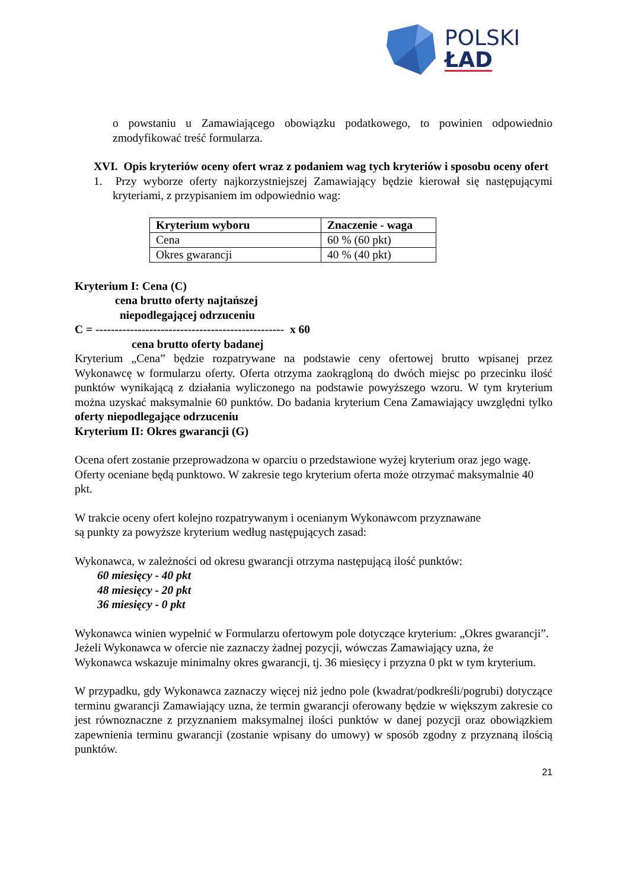POLSKI
ŁAD
o powstaniu u Zamawiającego obowiązku podatkowego, to powinien odpowiednio zmodyfikować treść formularza.
XVI. Opis kryteriów oceny ofert wraz z podaniem wag tych kryteriów i sposobu oceny ofert
1. Przy wyborze oferty najkorzystniejszej Zamawiający będzie kierował się następującymi kryteriami, z przypisaniem im odpowiednio wag:
| Kryterium wyboru | Znaczenie - waga |
| --- | --- |
| Cena | 60 % (60 pkt) |
| Okres gwarancji | 40 % (40 pkt) |
Kryterium I: Cena (C)
cena brutto oferty najtańszej
niepodlegającej odrzuceniu
C = ------------------------------------------------- x 60
cena brutto oferty badanej
Kryterium „Cena” będzie rozpatrywane na podstawie ceny ofertowej brutto wpisanej przez Wykonawcę w formularzu oferty. Oferta otrzyma zaokrągloną do dwóch miejsc po przecinku ilość punktów wynikającą z działania wyliczonego na podstawie powyższego wzoru. W tym kryterium można uzyskać maksymalnie 60 punktów. Do badania kryterium Cena Zamawiający uwzględni tylko oferty niepodlegające odrzuceniu
Kryterium II: Okres gwarancji (G)
Ocena ofert zostanie przeprowadzona w oparciu o przedstawione wyżej kryterium oraz jego wagę. Oferty oceniane będą punktowo. W zakresie tego kryterium oferta może otrzymać maksymalnie 40 pkt.
W trakcie oceny ofert kolejno rozpatrywanym i ocenianym Wykonawcom przyznawane
są punkty za powyższe kryterium według następujących zasad:
Wykonawca, w zależności od okresu gwarancji otrzyma następującą ilość punktów:
60 miesięcy - 40 pkt
48 miesięcy - 20 pkt
36 miesięcy - 0 pkt
Wykonawca winien wypełnić w Formularzu ofertowym pole dotyczące kryterium: „Okres gwarancji”. Jeżeli Wykonawca w ofercie nie zaznaczy żadnej pozycji, wówczas Zamawiający uzna, że Wykonawca wskazuje minimalny okres gwarancji, tj. 36 miesięcy i przyzna 0 pkt w tym kryterium.
W przypadku, gdy Wykonawca zaznaczy więcej niż jedno pole (kwadrat/podkreśli/pogrubi) dotyczące terminu gwarancji Zamawiający uzna, że termin gwarancji oferowany będzie w większym zakresie co jest równoznaczne z przyznaniem maksymalnej ilości punktów w danej pozycji oraz obowiązkiem zapewnienia terminu gwarancji (zostanie wpisany do umowy) w sposób zgodny z przyznaną ilością punktów.
21